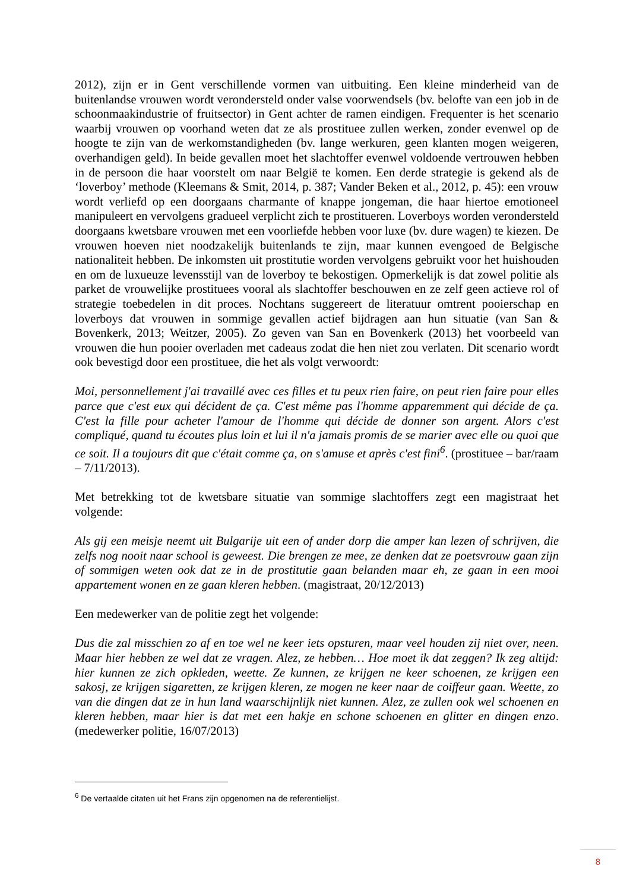2012), zijn er in Gent verschillende vormen van uitbuiting. Een kleine minderheid van de buitenlandse vrouwen wordt verondersteld onder valse voorwendsels (bv. belofte van een job in de schoonmaakindustrie of fruitsector) in Gent achter de ramen eindigen. Frequenter is het scenario waarbij vrouwen op voorhand weten dat ze als prostituee zullen werken, zonder evenwel op de hoogte te zijn van de werkomstandigheden (bv. lange werkuren, geen klanten mogen weigeren, overhandigen geld). In beide gevallen moet het slachtoffer evenwel voldoende vertrouwen hebben in de persoon die haar voorstelt om naar België te komen. Een derde strategie is gekend als de ‘loverboy’ methode (Kleemans & Smit, 2014, p. 387; Vander Beken et al., 2012, p. 45): een vrouw wordt verliefd op een doorgaans charmante of knappe jongeman, die haar hiertoe emotioneel manipuleert en vervolgens gradueel verplicht zich te prostitueren. Loverboys worden verondersteld doorgaans kwetsbare vrouwen met een voorliefde hebben voor luxe (bv. dure wagen) te kiezen. De vrouwen hoeven niet noodzakelijk buitenlands te zijn, maar kunnen evengoed de Belgische nationaliteit hebben. De inkomsten uit prostitutie worden vervolgens gebruikt voor het huishouden en om de luxueuze levensstijl van de loverboy te bekostigen. Opmerkelijk is dat zowel politie als parket de vrouwelijke prostituees vooral als slachtoffer beschouwen en ze zelf geen actieve rol of strategie toebedelen in dit proces. Nochtans suggereert de literatuur omtrent pooierschap en loverboys dat vrouwen in sommige gevallen actief bijdragen aan hun situatie (van San & Bovenkerk, 2013; Weitzer, 2005). Zo geven van San en Bovenkerk (2013) het voorbeeld van vrouwen die hun pooier overladen met cadeaus zodat die hen niet zou verlaten. Dit scenario wordt ook bevestigd door een prostituee, die het als volgt verwoordt:
Moi, personnellement j'ai travaillé avec ces filles et tu peux rien faire, on peut rien faire pour elles parce que c'est eux qui décident de ça. C'est même pas l'homme apparemment qui décide de ça. C'est la fille pour acheter l'amour de l'homme qui décide de donner son argent. Alors c'est compliqué, quand tu écoutes plus loin et lui il n'a jamais promis de se marier avec elle ou quoi que ce soit. Il a toujours dit que c'était comme ça, on s'amuse et après c'est fini<sup>6</sup>. (prostituee – bar/raam – 7/11/2013).
Met betrekking tot de kwetsbare situatie van sommige slachtoffers zegt een magistraat het volgende:
Als gij een meisje neemt uit Bulgarije uit een of ander dorp die amper kan lezen of schrijven, die zelfs nog nooit naar school is geweest. Die brengen ze mee, ze denken dat ze poetsvrouw gaan zijn of sommigen weten ook dat ze in de prostitutie gaan belanden maar eh, ze gaan in een mooi appartement wonen en ze gaan kleren hebben. (magistraat, 20/12/2013)
Een medewerker van de politie zegt het volgende:
Dus die zal misschien zo af en toe wel ne keer iets opsturen, maar veel houden zij niet over, neen. Maar hier hebben ze wel dat ze vragen. Alez, ze hebben… Hoe moet ik dat zeggen? Ik zeg altijd: hier kunnen ze zich opkleden, weette. Ze kunnen, ze krijgen ne keer schoenen, ze krijgen een sakosj, ze krijgen sigaretten, ze krijgen kleren, ze mogen ne keer naar de coiffeur gaan. Weette, zo van die dingen dat ze in hun land waarschijnlijk niet kunnen. Alez, ze zullen ook wel schoenen en kleren hebben, maar hier is dat met een hakje en schone schoenen en glitter en dingen enzo. (medewerker politie, 16/07/2013)
<sup>6</sup> De vertaalde citaten uit het Frans zijn opgenomen na de referentielijst.
8